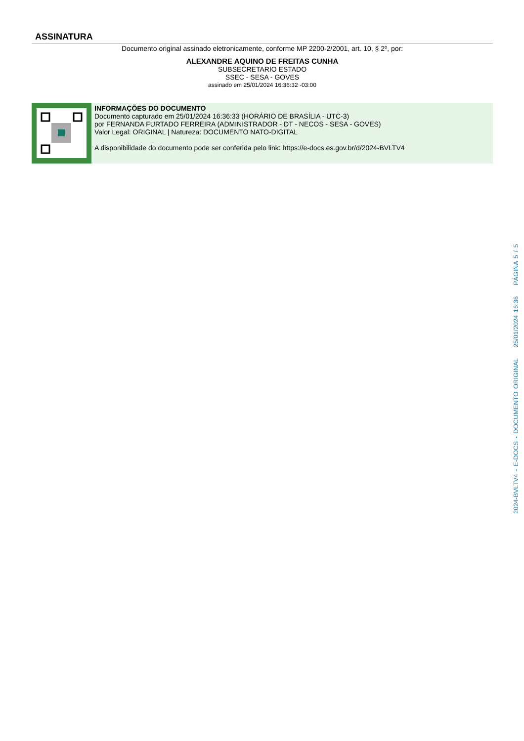ASSINATURA
Documento original assinado eletronicamente, conforme MP 2200-2/2001, art. 10, § 2º, por:
ALEXANDRE AQUINO DE FREITAS CUNHA
SUBSECRETARIO ESTADO
SSEC - SESA - GOVES
assinado em 25/01/2024 16:36:32 -03:00
INFORMAÇÕES DO DOCUMENTO
Documento capturado em 25/01/2024 16:36:33 (HORÁRIO DE BRASÍLIA - UTC-3)
por FERNANDA FURTADO FERREIRA (ADMINISTRADOR - DT - NECOS - SESA - GOVES)
Valor Legal: ORIGINAL | Natureza: DOCUMENTO NATO-DIGITAL
A disponibilidade do documento pode ser conferida pelo link: https://e-docs.es.gov.br/d/2024-BVLTV4
2024-BVLTV4 - E-DOCS - DOCUMENTO ORIGINAL 25/01/2024 16:36 PÁGINA 5 / 5